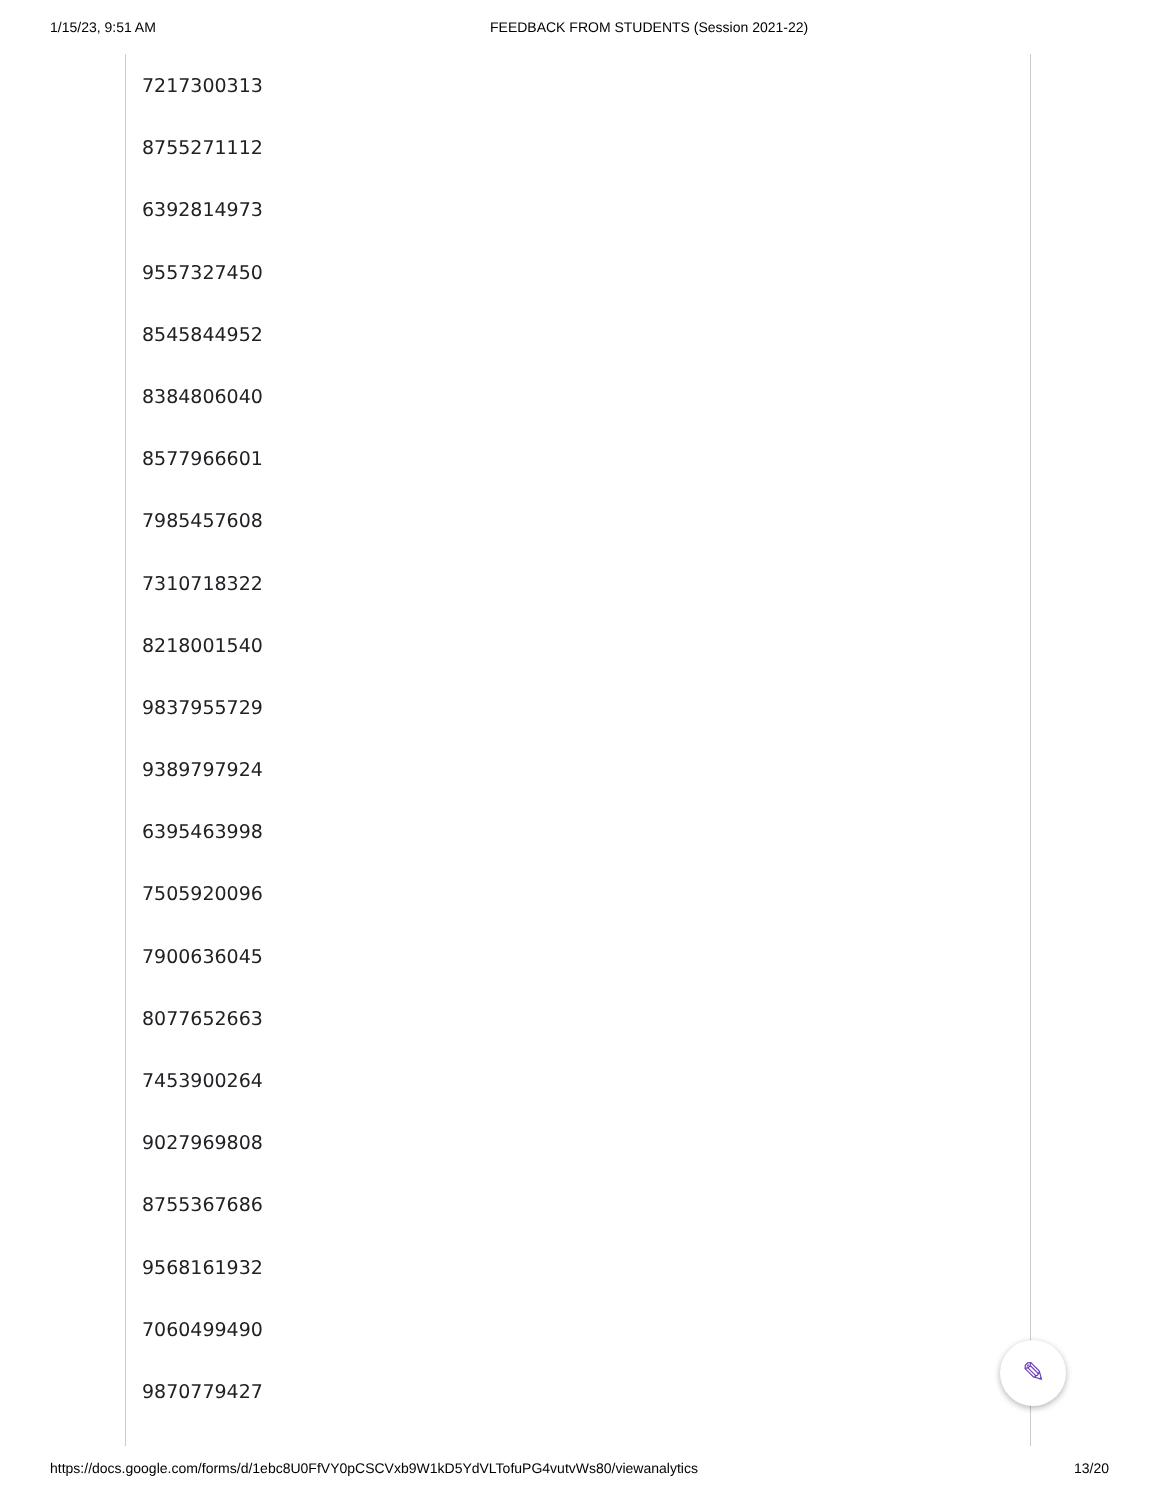1/15/23, 9:51 AM FEEDBACK FROM STUDENTS (Session 2021-22)
7217300313
8755271112
6392814973
9557327450
8545844952
8384806040
8577966601
7985457608
7310718322
8218001540
9837955729
9389797924
6395463998
7505920096
7900636045
8077652663
7453900264
9027969808
8755367686
9568161932
7060499490
9870779427
✎
https://docs.google.com/forms/d/1ebc8U0FfVY0pCSCVxb9W1kD5YdVLTofuPG4vutvWs80/viewanalytics 13/20